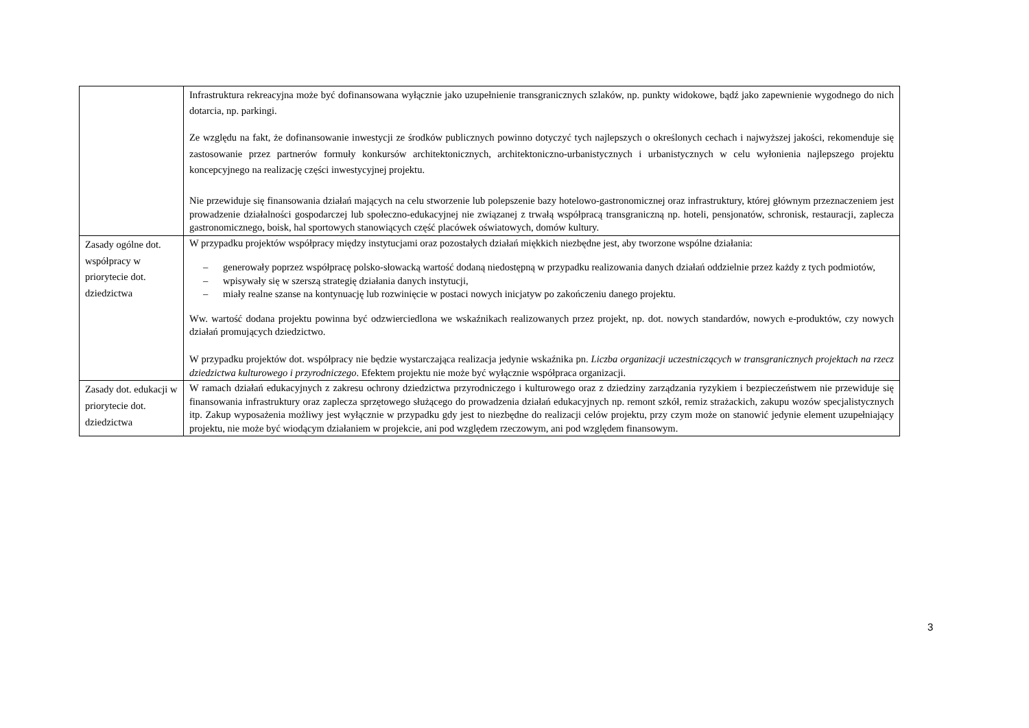| | Infrastruktura rekreacyjna może być dofinansowana wyłącznie jako uzupełnienie transgranicznych szlaków, np. punkty widokowe, bądź jako zapewnienie wygodnego do nich dotarcia, np. parkingi. Ze względu na fakt, że dofinansowanie inwestycji ze środków publicznych powinno dotyczyć tych najlepszych o określonych cechach i najwyższej jakości, rekomenduje się zastosowanie przez partnerów formuły konkursów architektonicznych, architektoniczno-urbanistycznych i urbanistycznych w celu wyłonienia najlepszego projektu koncepcyjnego na realizację części inwestycyjnej projektu. Nie przewiduje się finansowania działań mających na celu stworzenie lub polepszenie bazy hotelowo-gastronomicznej oraz infrastruktury, której głównym przeznaczeniem jest prowadzenie działalności gospodarczej lub społeczno-edukacyjnej nie związanej z trwałą współpracą transgraniczną np. hoteli, pensjonatów, schronisk, restauracji, zaplecza gastronomicznego, boisk, hal sportowych stanowiących część placówek oświatowych, domów kultury. |
| Zasady ogólne dot. współpracy w priorytecie dot. dziedzictwa | W przypadku projektów współpracy między instytucjami oraz pozostałych działań miękkich niezbędne jest, aby tworzone wspólne działania: – generowały poprzez współpracę polsko-słowacką wartość dodaną niedostępną w przypadku realizowania danych działań oddzielnie przez każdy z tych podmiotów, – wpisywały się w szerszą strategię działania danych instytucji, – miały realne szanse na kontynuację lub rozwinięcie w postaci nowych inicjatyw po zakończeniu danego projektu. Ww. wartość dodana projektu powinna być odzwierciedlona we wskaźnikach realizowanych przez projekt, np. dot. nowych standardów, nowych e-produktów, czy nowych działań promujących dziedzictwo. W przypadku projektów dot. współpracy nie będzie wystarczająca realizacja jedynie wskaźnika pn. Liczba organizacji uczestniczących w transgranicznych projektach na rzecz dziedzictwa kulturowego i przyrodniczego . Efektem projektu nie może być wyłącznie współpraca organizacji. |
| Zasady dot. edukacji w priorytecie dot. dziedzictwa | W ramach działań edukacyjnych z zakresu ochrony dziedzictwa przyrodniczego i kulturowego oraz z dziedziny zarządzania ryzykiem i bezpieczeństwem nie przewiduje się finansowania infrastruktury oraz zaplecza sprzętowego służącego do prowadzenia działań edukacyjnych np. remont szkół, remiz strażackich, zakupu wozów specjalistycznych itp. Zakup wyposażenia możliwy jest wyłącznie w przypadku gdy jest to niezbędne do realizacji celów projektu, przy czym może on stanowić jedynie element uzupełniający projektu, nie może być wiodącym działaniem w projekcie, ani pod względem rzeczowym, ani pod względem finansowym. |
3